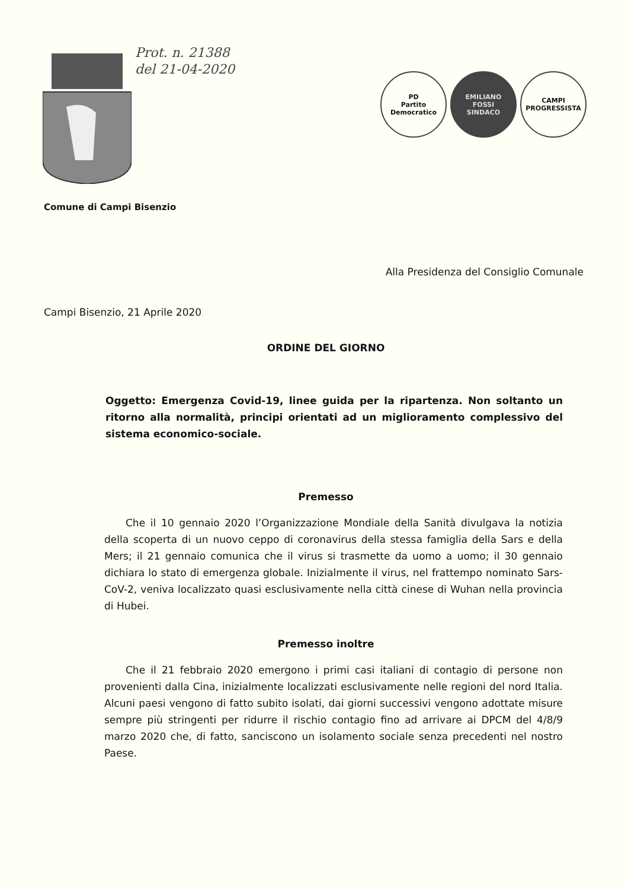Prot. n. 21388
del 21-04-2020
PD
Partito Democratico
EMILIANO
FOSSI
SINDACO
CAMPI
PROGRESSISTA
Comune di Campi Bisenzio
Alla Presidenza del Consiglio Comunale
Campi Bisenzio, 21 Aprile 2020
ORDINE DEL GIORNO
Oggetto: Emergenza Covid-19, linee guida per la ripartenza. Non soltanto un ritorno alla normalità, principi orientati ad un miglioramento complessivo del sistema economico-sociale.
Premesso
Che il 10 gennaio 2020 l’Organizzazione Mondiale della Sanità divulgava la notizia della scoperta di un nuovo ceppo di coronavirus della stessa famiglia della Sars e della Mers; il 21 gennaio comunica che il virus si trasmette da uomo a uomo; il 30 gennaio dichiara lo stato di emergenza globale. Inizialmente il virus, nel frattempo nominato Sars-CoV-2, veniva localizzato quasi esclusivamente nella città cinese di Wuhan nella provincia di Hubei.
Premesso inoltre
Che il 21 febbraio 2020 emergono i primi casi italiani di contagio di persone non provenienti dalla Cina, inizialmente localizzati esclusivamente nelle regioni del nord Italia. Alcuni paesi vengono di fatto subito isolati, dai giorni successivi vengono adottate misure sempre più stringenti per ridurre il rischio contagio fino ad arrivare ai DPCM del 4/8/9 marzo 2020 che, di fatto, sanciscono un isolamento sociale senza precedenti nel nostro Paese.